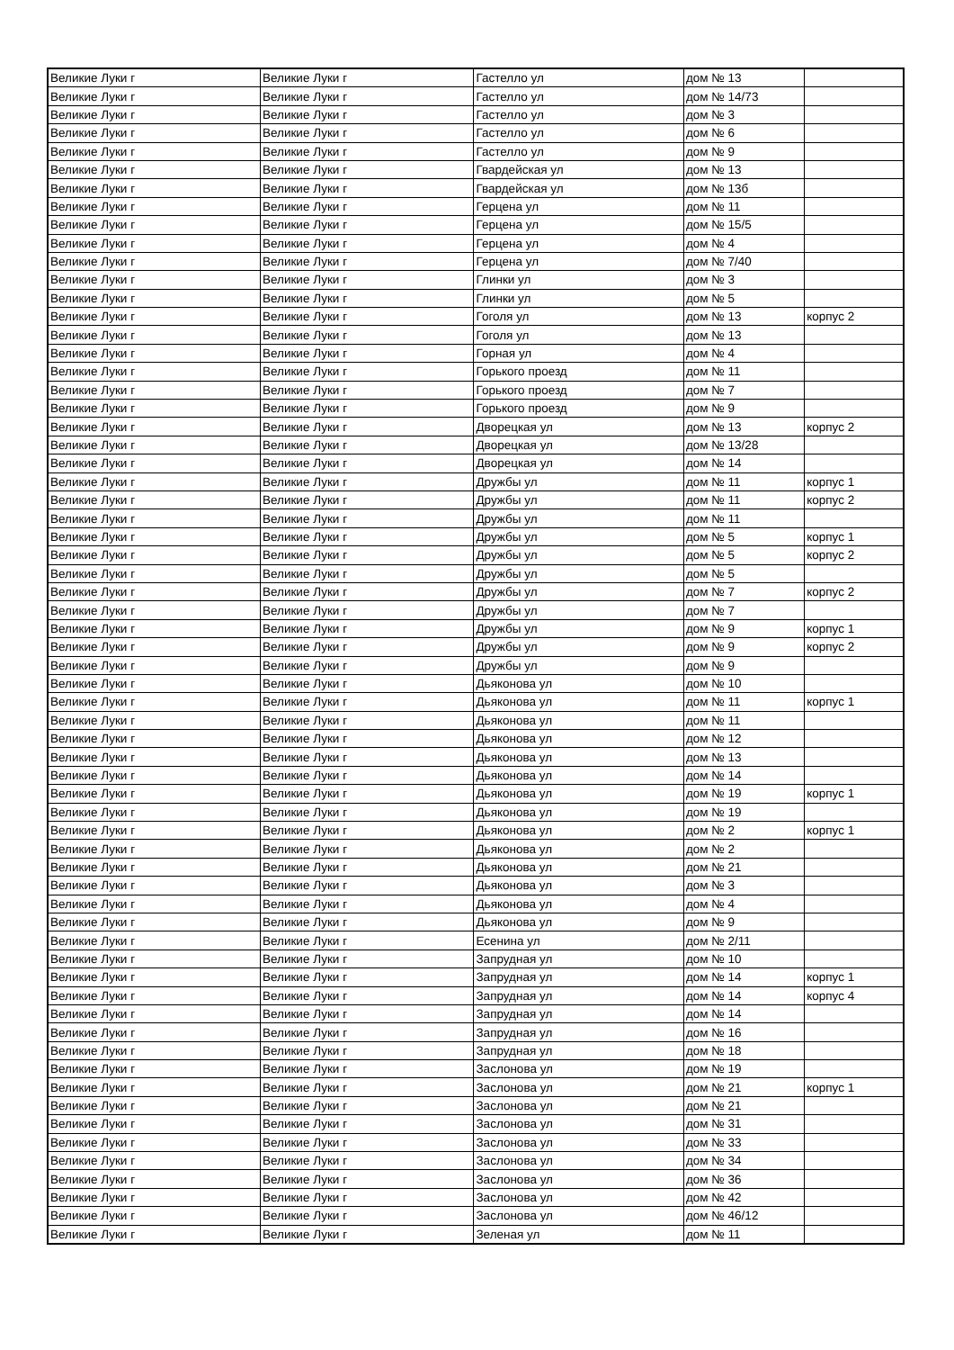| Великие Луки г | Великие Луки г | Гастелло ул | дом № 13 | |
| Великие Луки г | Великие Луки г | Гастелло ул | дом № 14/73 | |
| Великие Луки г | Великие Луки г | Гастелло ул | дом № 3 | |
| Великие Луки г | Великие Луки г | Гастелло ул | дом № 6 | |
| Великие Луки г | Великие Луки г | Гастелло ул | дом № 9 | |
| Великие Луки г | Великие Луки г | Гвардейская ул | дом № 13 | |
| Великие Луки г | Великие Луки г | Гвардейская ул | дом № 13б | |
| Великие Луки г | Великие Луки г | Герцена ул | дом № 11 | |
| Великие Луки г | Великие Луки г | Герцена ул | дом № 15/5 | |
| Великие Луки г | Великие Луки г | Герцена ул | дом № 4 | |
| Великие Луки г | Великие Луки г | Герцена ул | дом № 7/40 | |
| Великие Луки г | Великие Луки г | Глинки ул | дом № 3 | |
| Великие Луки г | Великие Луки г | Глинки ул | дом № 5 | |
| Великие Луки г | Великие Луки г | Гоголя ул | дом № 13 | корпус 2 |
| Великие Луки г | Великие Луки г | Гоголя ул | дом № 13 | |
| Великие Луки г | Великие Луки г | Горная ул | дом № 4 | |
| Великие Луки г | Великие Луки г | Горького проезд | дом № 11 | |
| Великие Луки г | Великие Луки г | Горького проезд | дом № 7 | |
| Великие Луки г | Великие Луки г | Горького проезд | дом № 9 | |
| Великие Луки г | Великие Луки г | Дворецкая ул | дом № 13 | корпус 2 |
| Великие Луки г | Великие Луки г | Дворецкая ул | дом № 13/28 | |
| Великие Луки г | Великие Луки г | Дворецкая ул | дом № 14 | |
| Великие Луки г | Великие Луки г | Дружбы ул | дом № 11 | корпус 1 |
| Великие Луки г | Великие Луки г | Дружбы ул | дом № 11 | корпус 2 |
| Великие Луки г | Великие Луки г | Дружбы ул | дом № 11 | |
| Великие Луки г | Великие Луки г | Дружбы ул | дом № 5 | корпус 1 |
| Великие Луки г | Великие Луки г | Дружбы ул | дом № 5 | корпус 2 |
| Великие Луки г | Великие Луки г | Дружбы ул | дом № 5 | |
| Великие Луки г | Великие Луки г | Дружбы ул | дом № 7 | корпус 2 |
| Великие Луки г | Великие Луки г | Дружбы ул | дом № 7 | |
| Великие Луки г | Великие Луки г | Дружбы ул | дом № 9 | корпус 1 |
| Великие Луки г | Великие Луки г | Дружбы ул | дом № 9 | корпус 2 |
| Великие Луки г | Великие Луки г | Дружбы ул | дом № 9 | |
| Великие Луки г | Великие Луки г | Дьяконова ул | дом № 10 | |
| Великие Луки г | Великие Луки г | Дьяконова ул | дом № 11 | корпус 1 |
| Великие Луки г | Великие Луки г | Дьяконова ул | дом № 11 | |
| Великие Луки г | Великие Луки г | Дьяконова ул | дом № 12 | |
| Великие Луки г | Великие Луки г | Дьяконова ул | дом № 13 | |
| Великие Луки г | Великие Луки г | Дьяконова ул | дом № 14 | |
| Великие Луки г | Великие Луки г | Дьяконова ул | дом № 19 | корпус 1 |
| Великие Луки г | Великие Луки г | Дьяконова ул | дом № 19 | |
| Великие Луки г | Великие Луки г | Дьяконова ул | дом № 2 | корпус 1 |
| Великие Луки г | Великие Луки г | Дьяконова ул | дом № 2 | |
| Великие Луки г | Великие Луки г | Дьяконова ул | дом № 21 | |
| Великие Луки г | Великие Луки г | Дьяконова ул | дом № 3 | |
| Великие Луки г | Великие Луки г | Дьяконова ул | дом № 4 | |
| Великие Луки г | Великие Луки г | Дьяконова ул | дом № 9 | |
| Великие Луки г | Великие Луки г | Есенина ул | дом № 2/11 | |
| Великие Луки г | Великие Луки г | Запрудная ул | дом № 10 | |
| Великие Луки г | Великие Луки г | Запрудная ул | дом № 14 | корпус 1 |
| Великие Луки г | Великие Луки г | Запрудная ул | дом № 14 | корпус 4 |
| Великие Луки г | Великие Луки г | Запрудная ул | дом № 14 | |
| Великие Луки г | Великие Луки г | Запрудная ул | дом № 16 | |
| Великие Луки г | Великие Луки г | Запрудная ул | дом № 18 | |
| Великие Луки г | Великие Луки г | Заслонова ул | дом № 19 | |
| Великие Луки г | Великие Луки г | Заслонова ул | дом № 21 | корпус 1 |
| Великие Луки г | Великие Луки г | Заслонова ул | дом № 21 | |
| Великие Луки г | Великие Луки г | Заслонова ул | дом № 31 | |
| Великие Луки г | Великие Луки г | Заслонова ул | дом № 33 | |
| Великие Луки г | Великие Луки г | Заслонова ул | дом № 34 | |
| Великие Луки г | Великие Луки г | Заслонова ул | дом № 36 | |
| Великие Луки г | Великие Луки г | Заслонова ул | дом № 42 | |
| Великие Луки г | Великие Луки г | Заслонова ул | дом № 46/12 | |
| Великие Луки г | Великие Луки г | Зеленая ул | дом № 11 | |